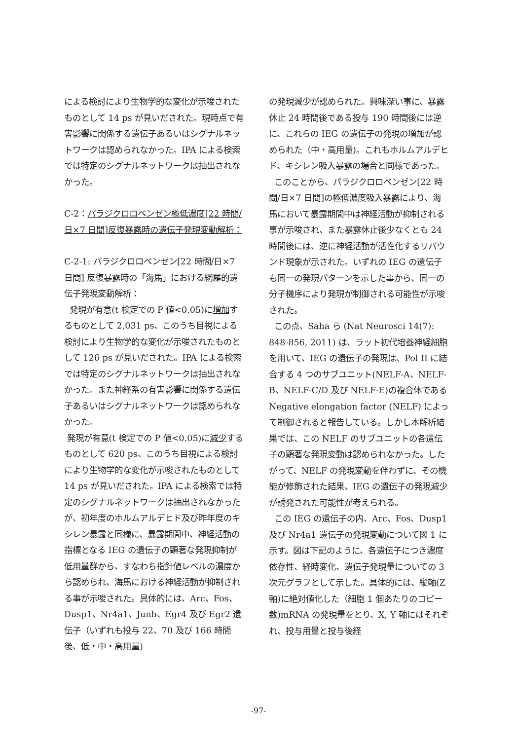による検討により生物学的な変化が示唆されたものとして 14 ps が見いだされた。現時点で有害影響に関係する遺伝子あるいはシグナルネットワークは認められなかった。IPA による検索では特定のシグナルネットワークは抽出されなかった。
C-2：パラジクロロベンゼン極低濃度[22 時間/日×7 日間]反復暴露時の遺伝子発現変動解析：
C-2-1: パラジクロロベンゼン[22 時間/日×7 日間] 反復暴露時の「海馬」における網羅的遺伝子発現変動解析：
発現が有意(t 検定での P 値<0.05)に増加するものとして 2,031 ps、このうち目視による検討により生物学的な変化が示唆されたものとして 126 ps が見いだされた。IPA による検索では特定のシグナルネットワークは抽出されなかった。また神経系の有害影響に関係する遺伝子あるいはシグナルネットワークは認められなかった。
発現が有意(t 検定での P 値<0.05)に減少するものとして 620 ps、このうち目視による検討により生物学的な変化が示唆されたものとして 14 ps が見いだされた。IPA による検索では特定のシグナルネットワークは抽出されなかったが、初年度のホルムアルデヒド及び昨年度のキシレン暴露と同様に、暴露期間中、神経活動の指標となる IEG の遺伝子の顕著な発現抑制が低用量群から、すなわち指針値レベルの濃度から認められ、海馬における神経活動が抑制される事が示唆された。具体的には、Arc、Fos、Dusp1、Nr4a1、Junb、Egr4 及び Egr2 遺伝子（いずれも投与 22、70 及び 166 時間後、低・中・高用量)
の発現減少が認められた。興味深い事に、暴露休止 24 時間後である投与 190 時間後には逆に、これらの IEG の遺伝子の発現の増加が認められた（中・高用量)。これもホルムアルデヒド、キシレン吸入暴露の場合と同様であった。
このことから、パラジクロロベンゼン[22 時間/日×7 日間]の極低濃度吸入暴露により、海馬において暴露期間中は神経活動が抑制される事が示唆され、また暴露休止後少なくとも 24 時間後には、逆に神経活動が活性化するリバウンド現象が示された。いずれの IEG の遺伝子も同一の発現パターンを示した事から、同一の分子機序により発現が制御される可能性が示唆された。
この点、Saha ら (Nat Neurosci 14(7): 848-856, 2011) は、ラット初代培養神経細胞を用いて、IEG の遺伝子の発現は、Pol II に結合する 4 つのサブユニット(NELF-A、NELF-B、NELF-C/D 及び NELF-E)の複合体である Negative elongation factor (NELF) によって制御されると報告している。しかし本解析結果では、この NELF のサブユニットの各遺伝子の顕著な発現変動は認められなかった。したがって、NELF の発現変動を伴わずに、その機能が修飾された結果、IEG の遺伝子の発現減少が誘発された可能性が考えられる。
この IEG の遺伝子の内、Arc、Fos、Dusp1 及び Nr4a1 遺伝子の発現変動について図 1 に示す。図は下記のように、各遺伝子につき濃度依存性、経時変化、遺伝子発現量についての 3 次元グラフとして示した。具体的には、縦軸(Z 軸)に絶対値化した（細胞 1 個あたりのコピー数)mRNA の発現量をとり、X, Y 軸にはそれぞれ、投与用量と投与後経
-97-